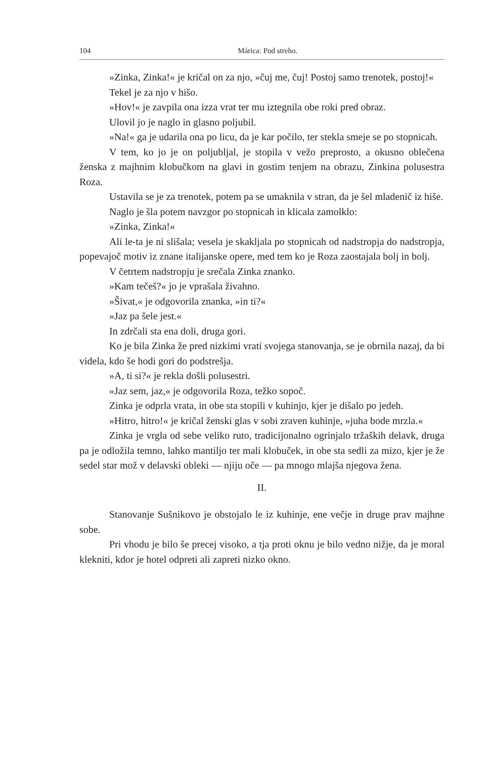104 Márica: Pod streho.
»Zinka, Zinka!« je kričal on za njo, »čuj me, čuj! Postoj samo trenotek, postoj!«
Tekel je za njo v hišo.
»Hov!« je zavpila ona izza vrat ter mu iztegnila obe roki pred obraz.
Ulovil jo je naglo in glasno poljubil.
»Na!« ga je udarila ona po licu, da je kar počilo, ter stekla smeje se po stopnicah.
V tem, ko jo je on poljubljal, je stopila v vežo preprosto, a okusno oblečena ženska z majhnim klobučkom na glavi in gostim tenjem na obrazu, Zinkina polusestra Roza.
Ustavila se je za trenotek, potem pa se umaknila v stran, da je šel mladenič iz hiše.
Naglo je šla potem navzgor po stopnicah in klicala zamolklo:
»Zinka, Zinka!«
Ali le-ta je ni slišala; vesela je skakljala po stopnicah od nadstropja do nadstropja, popevajoč motiv iz znane italijanske opere, med tem ko je Roza zaostajala bolj in bolj.
V četrtem nadstropju je srečala Zinka znanko.
»Kam tečeš?« jo je vprašala živahno.
»Šivat,« je odgovorila znanka, »in ti?«
»Jaz pa šele jest.«
In zdrčali sta ena doli, druga gori.
Ko je bila Zinka že pred nizkimi vrati svojega stanovanja, se je obrnila nazaj, da bi videla, kdo še hodi gori do podstrešja.
»A, ti si?« je rekla došli polusestri.
»Jaz sem, jaz,« je odgovorila Roza, težko sopoč.
Zinka je odprla vrata, in obe sta stopili v kuhinjo, kjer je dišalo po jedeh.
»Hitro, hitro!« je kričal ženski glas v sobi zraven kuhinje, »juha bode mrzla.«
Zinka je vrgla od sebe veliko ruto, tradicijonalno ogrinjalo tržaških delavk, druga pa je odložila temno, lahko mantiljo ter mali klobuček, in obe sta sedli za mizo, kjer je že sedel star mož v delavski obleki — njiju oče — pa mnogo mlajša njegova žena.
II.
Stanovanje Sušnikovo je obstojalo le iz kuhinje, ene večje in druge prav majhne sobe.
Pri vhodu je bilo še precej visoko, a tja proti oknu je bilo vedno nižje, da je moral klekniti, kdor je hotel odpreti ali zapreti nizko okno.